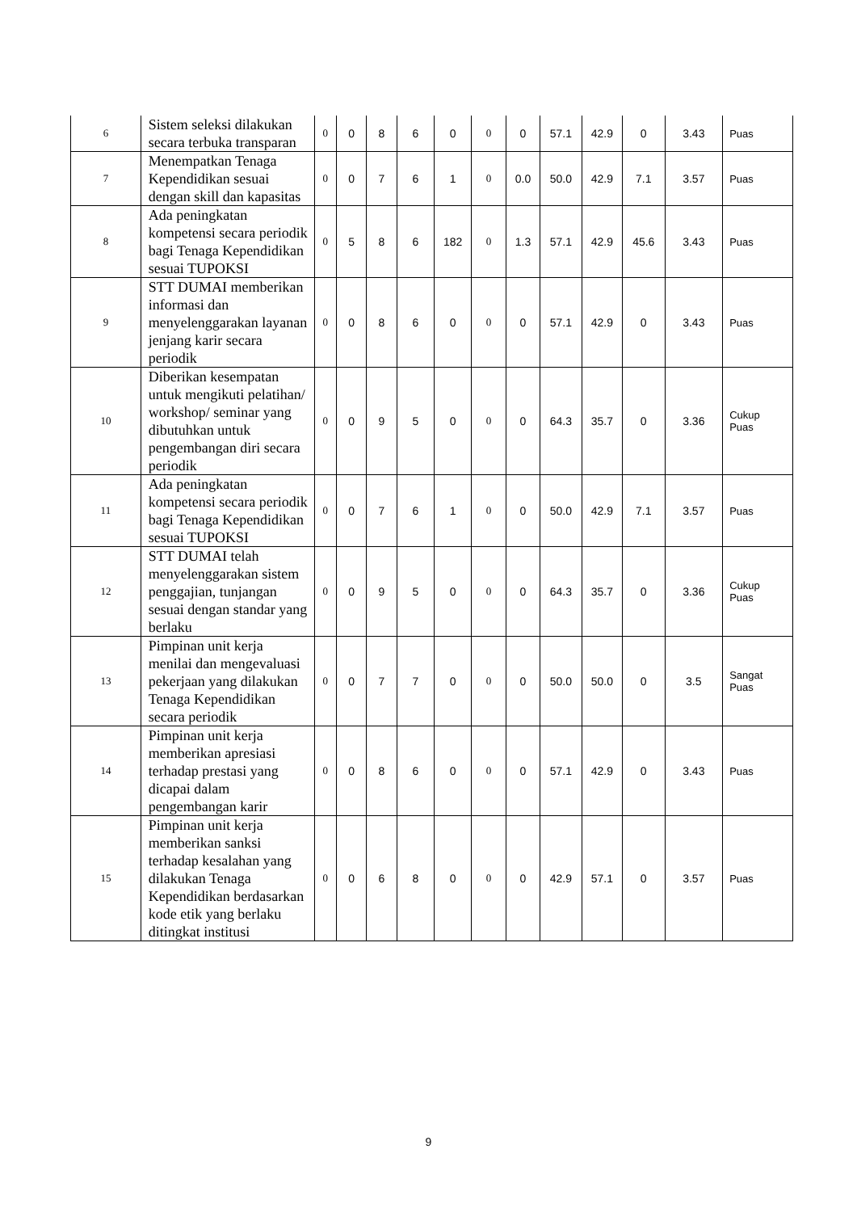| 6 | Sistem seleksi dilakukan secara terbuka transparan | 0 | 0 | 8 | 6 | 0 | 0 | 0 | 57.1 | 42.9 | 0 | 3.43 | Puas |
| 7 | Menempatkan Tenaga Kependidikan sesuai dengan skill dan kapasitas | 0 | 0 | 7 | 6 | 1 | 0 | 0.0 | 50.0 | 42.9 | 7.1 | 3.57 | Puas |
| 8 | Ada peningkatan kompetensi secara periodik bagi Tenaga Kependidikan sesuai TUPOKSI | 0 | 5 | 8 | 6 | 182 | 0 | 1.3 | 57.1 | 42.9 | 45.6 | 3.43 | Puas |
| 9 | STT DUMAI memberikan informasi dan menyelenggarakan layanan jenjang karir secara periodik | 0 | 0 | 8 | 6 | 0 | 0 | 0 | 57.1 | 42.9 | 0 | 3.43 | Puas |
| 10 | Diberikan kesempatan untuk mengikuti pelatihan/ workshop/ seminar yang dibutuhkan untuk pengembangan diri secara periodik | 0 | 0 | 9 | 5 | 0 | 0 | 0 | 64.3 | 35.7 | 0 | 3.36 | Cukup Puas |
| 11 | Ada peningkatan kompetensi secara periodik bagi Tenaga Kependidikan sesuai TUPOKSI | 0 | 0 | 7 | 6 | 1 | 0 | 0 | 50.0 | 42.9 | 7.1 | 3.57 | Puas |
| 12 | STT DUMAI telah menyelenggarakan sistem penggajian, tunjangan sesuai dengan standar yang berlaku | 0 | 0 | 9 | 5 | 0 | 0 | 0 | 64.3 | 35.7 | 0 | 3.36 | Cukup Puas |
| 13 | Pimpinan unit kerja menilai dan mengevaluasi pekerjaan yang dilakukan Tenaga Kependidikan secara periodik | 0 | 0 | 7 | 7 | 0 | 0 | 0 | 50.0 | 50.0 | 0 | 3.5 | Sangat Puas |
| 14 | Pimpinan unit kerja memberikan apresiasi terhadap prestasi yang dicapai dalam pengembangan karir | 0 | 0 | 8 | 6 | 0 | 0 | 0 | 57.1 | 42.9 | 0 | 3.43 | Puas |
| 15 | Pimpinan unit kerja memberikan sanksi terhadap kesalahan yang dilakukan Tenaga Kependidikan berdasarkan kode etik yang berlaku ditingkat institusi | 0 | 0 | 6 | 8 | 0 | 0 | 0 | 42.9 | 57.1 | 0 | 3.57 | Puas |
9